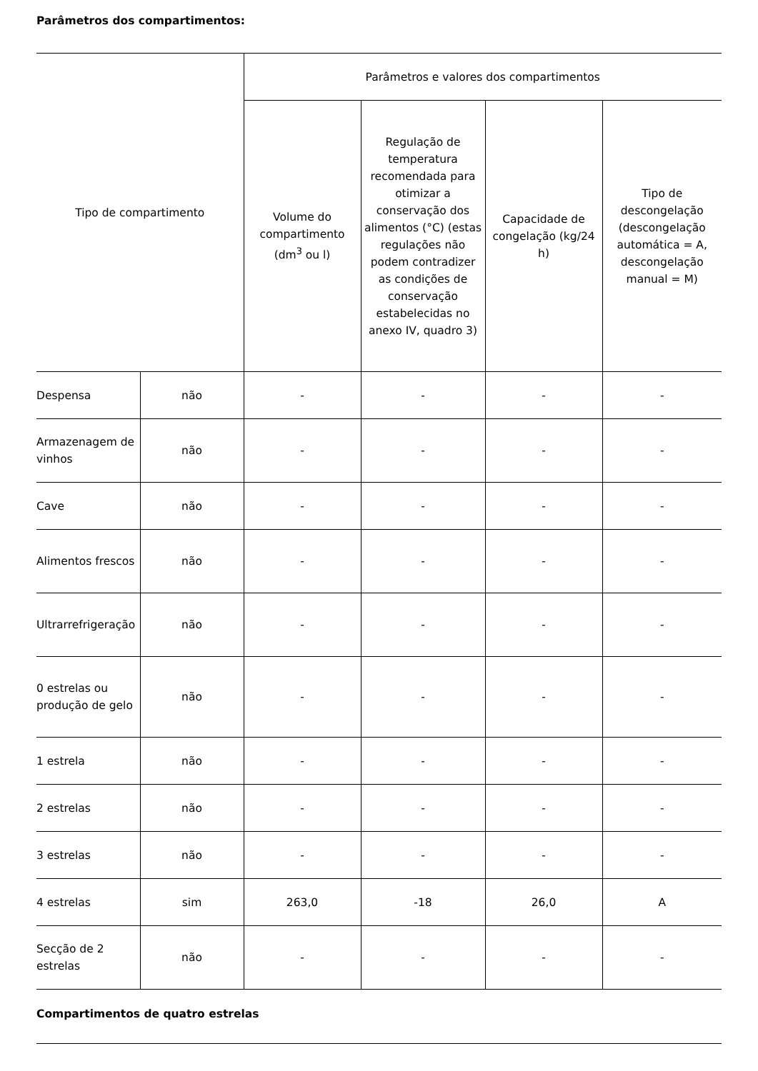Parâmetros dos compartimentos:
| Tipo de compartimento | | Parâmetros e valores dos compartimentos | | | |
| --- | --- | --- | --- | --- | --- |
| | | Volume do compartimento (dm<sup>3</sup> ou l) | Regulação de temperatura recomendada para otimizar a conservação dos alimentos (°C) (estas regulações não podem contradizer as condições de conservação estabelecidas no anexo IV, quadro 3) | Capacidade de congelação (kg/24 h) | Tipo de descongelação (descongelação automática = A, descongelação manual = M) |
| Despensa | não | - | - | - | - |
| Armazenagem de vinhos | não | - | - | - | - |
| Cave | não | - | - | - | - |
| Alimentos frescos | não | - | - | - | - |
| Ultrarrefrigeração | não | - | - | - | - |
| 0 estrelas ou produção de gelo | não | - | - | - | - |
| 1 estrela | não | - | - | - | - |
| 2 estrelas | não | - | - | - | - |
| 3 estrelas | não | - | - | - | - |
| 4 estrelas | sim | 263,0 | -18 | 26,0 | A |
| Secção de 2 estrelas | não | - | - | - | - |
Compartimentos de quatro estrelas